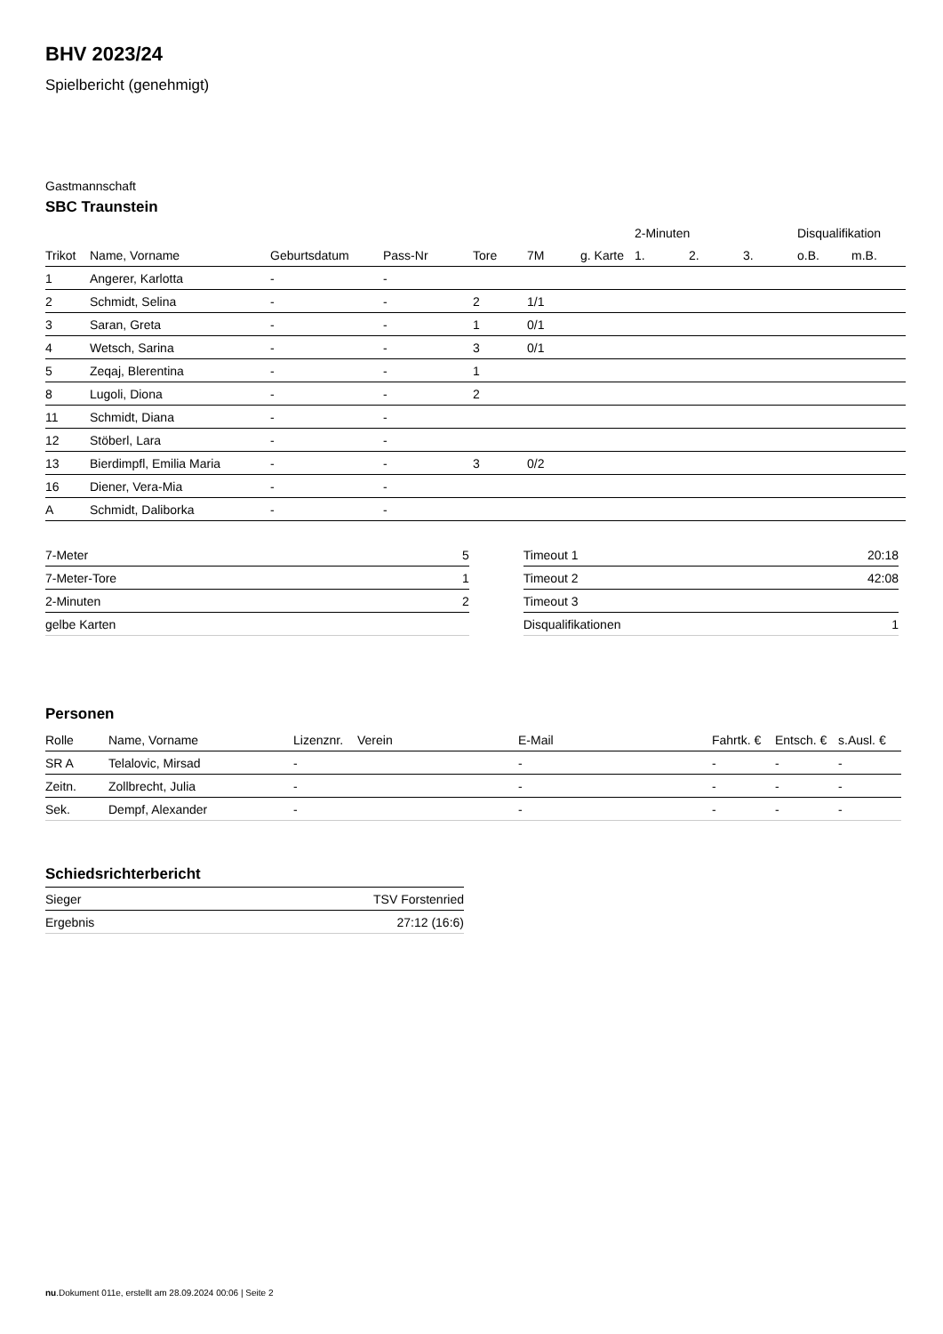BHV 2023/24
Spielbericht (genehmigt)
Gastmannschaft
SBC Traunstein
| | | | | | | | 2-Minuten | | | Disqualifikation | |
| --- | --- | --- | --- | --- | --- | --- | --- | --- | --- | --- | --- |
| Trikot | Name, Vorname | Geburtsdatum | Pass-Nr | Tore | 7M | g. Karte | 1. | 2. | 3. | o.B. | m.B. |
| 1 | Angerer, Karlotta | - | - | | | | | | | | |
| 2 | Schmidt, Selina | - | - | 2 | 1/1 | | | | | | |
| 3 | Saran, Greta | - | - | 1 | 0/1 | | | | | | |
| 4 | Wetsch, Sarina | - | - | 3 | 0/1 | | | | | | |
| 5 | Zeqaj, Blerentina | - | - | 1 | | | | | | | |
| 8 | Lugoli, Diona | - | - | 2 | | | | | | | |
| 11 | Schmidt, Diana | - | - | | | | | | | | |
| 12 | Stöberl, Lara | - | - | | | | | | | | |
| 13 | Bierdimpfl, Emilia Maria | - | - | 3 | 0/2 | | | | | | |
| 16 | Diener, Vera-Mia | - | - | | | | | | | | |
| A | Schmidt, Daliborka | - | - | | | | | | | | |
| 7-Meter | 5 |
| 7-Meter-Tore | 1 |
| 2-Minuten | 2 |
| gelbe Karten | |
| Timeout 1 | 20:18 |
| Timeout 2 | 42:08 |
| Timeout 3 | |
| Disqualifikationen | 1 |
Personen
| Rolle | Name, Vorname | Lizenznr. | Verein | E-Mail | Fahrtk. € | Entsch. € | s.Ausl. € |
| --- | --- | --- | --- | --- | --- | --- | --- |
| SR A | Telalovic, Mirsad | - | | - | - | - | - |
| Zeitn. | Zollbrecht, Julia | - | | - | - | - | - |
| Sek. | Dempf, Alexander | - | | - | - | - | - |
Schiedsrichterbericht
| Sieger | TSV Forstenried |
| Ergebnis | 27:12 (16:6) |
nu.Dokument 011e, erstellt am 28.09.2024 00:06 | Seite 2